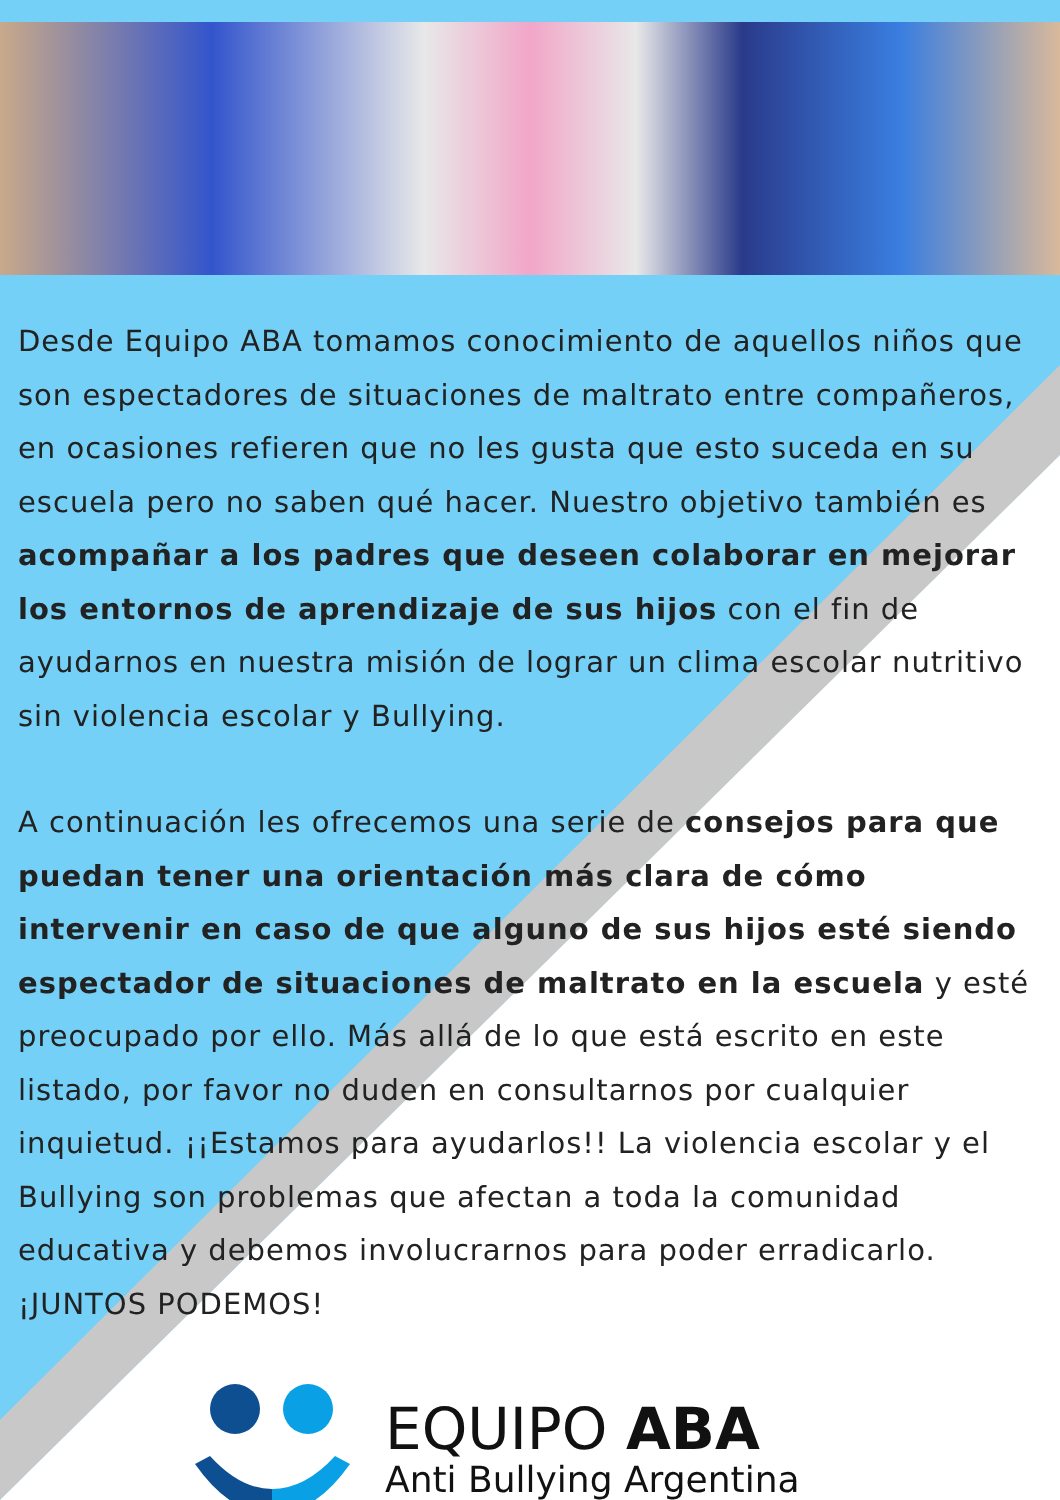Desde Equipo ABA tomamos conocimiento de aquellos niños que son espectadores de situaciones de maltrato entre compañeros, en ocasiones refieren que no les gusta que esto suceda en su escuela pero no saben qué hacer. Nuestro objetivo también es acompañar a los padres que deseen colaborar en mejorar los entornos de aprendizaje de sus hijos con el fin de ayudarnos en nuestra misión de lograr un clima escolar nutritivo sin violencia escolar y Bullying.
A continuación les ofrecemos una serie de consejos para que puedan tener una orientación más clara de cómo intervenir en caso de que alguno de sus hijos esté siendo espectador de situaciones de maltrato en la escuela y esté preocupado por ello. Más allá de lo que está escrito en este listado, por favor no duden en consultarnos por cualquier inquietud. ¡¡Estamos para ayudarlos!! La violencia escolar y el Bullying son problemas que afectan a toda la comunidad educativa y debemos involucrarnos para poder erradicarlo. ¡JUNTOS PODEMOS!
EQUIPO ABA
Anti Bullying Argentina